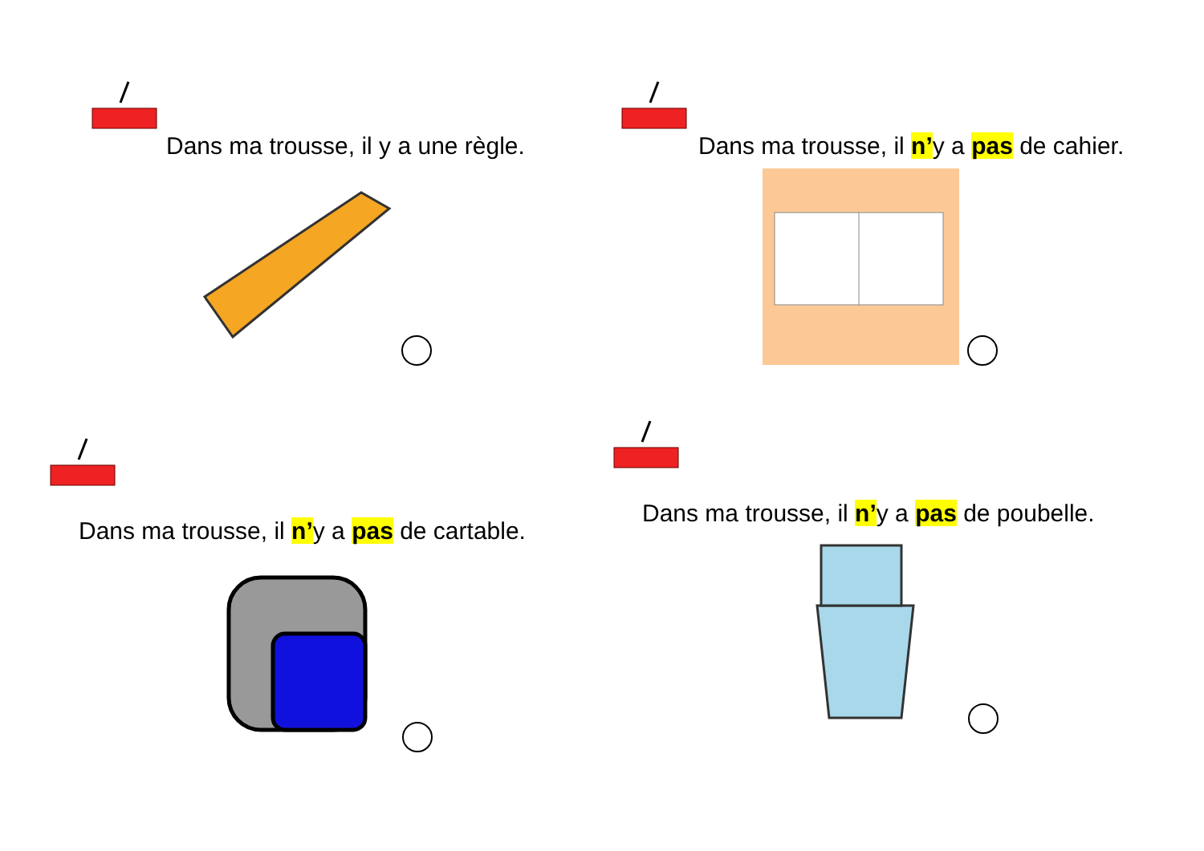Dans ma trousse, il y a une règle.
Dans ma trousse, il n’y a pas de cahier.
Dans ma trousse, il n’y a pas de cartable.
Dans ma trousse, il n’y a pas de poubelle.